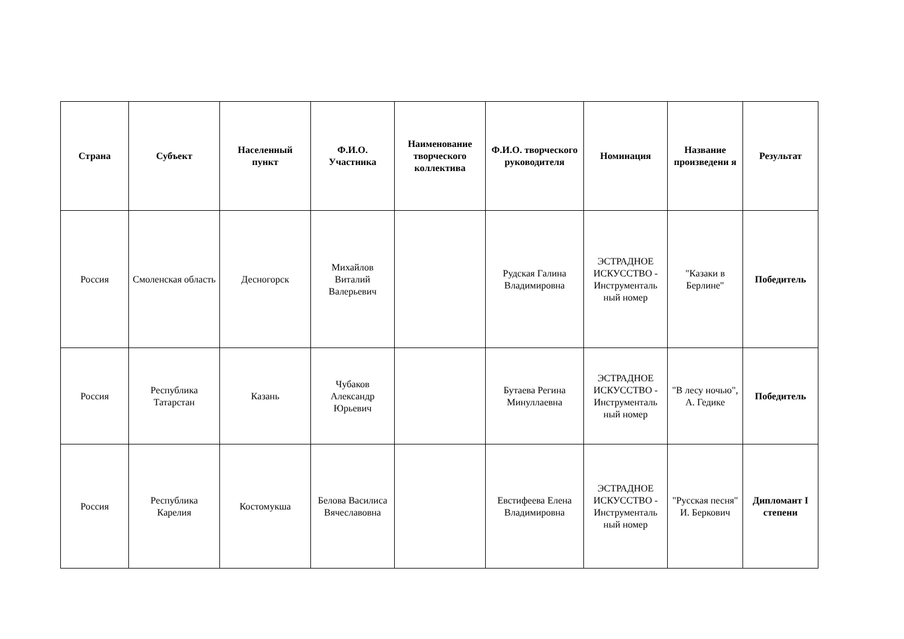| Страна | Субъект | Населенный пункт | Ф.И.О. Участника | Наименование творческого коллектива | Ф.И.О. творческого руководителя | Номинация | Название произведени я | Результат |
| --- | --- | --- | --- | --- | --- | --- | --- | --- |
| Россия | Смоленская область | Десногорск | Михайлов Виталий Валерьевич | | Рудская Галина Владимировна | ЭСТРАДНОЕ ИСКУССТВО - Инструменталь ный номер | "Казаки в Берлине" | Победитель |
| Россия | Республика Татарстан | Казань | Чубаков Александр Юрьевич | | Бутаева Регина Минуллаевна | ЭСТРАДНОЕ ИСКУССТВО - Инструменталь ный номер | "В лесу ночью", А. Гедике | Победитель |
| Россия | Республика Карелия | Костомукша | Белова Василиса Вячеславовна | | Евстифеева Елена Владимировна | ЭСТРАДНОЕ ИСКУССТВО - Инструменталь ный номер | "Русская песня" И. Беркович | Дипломант I степени |